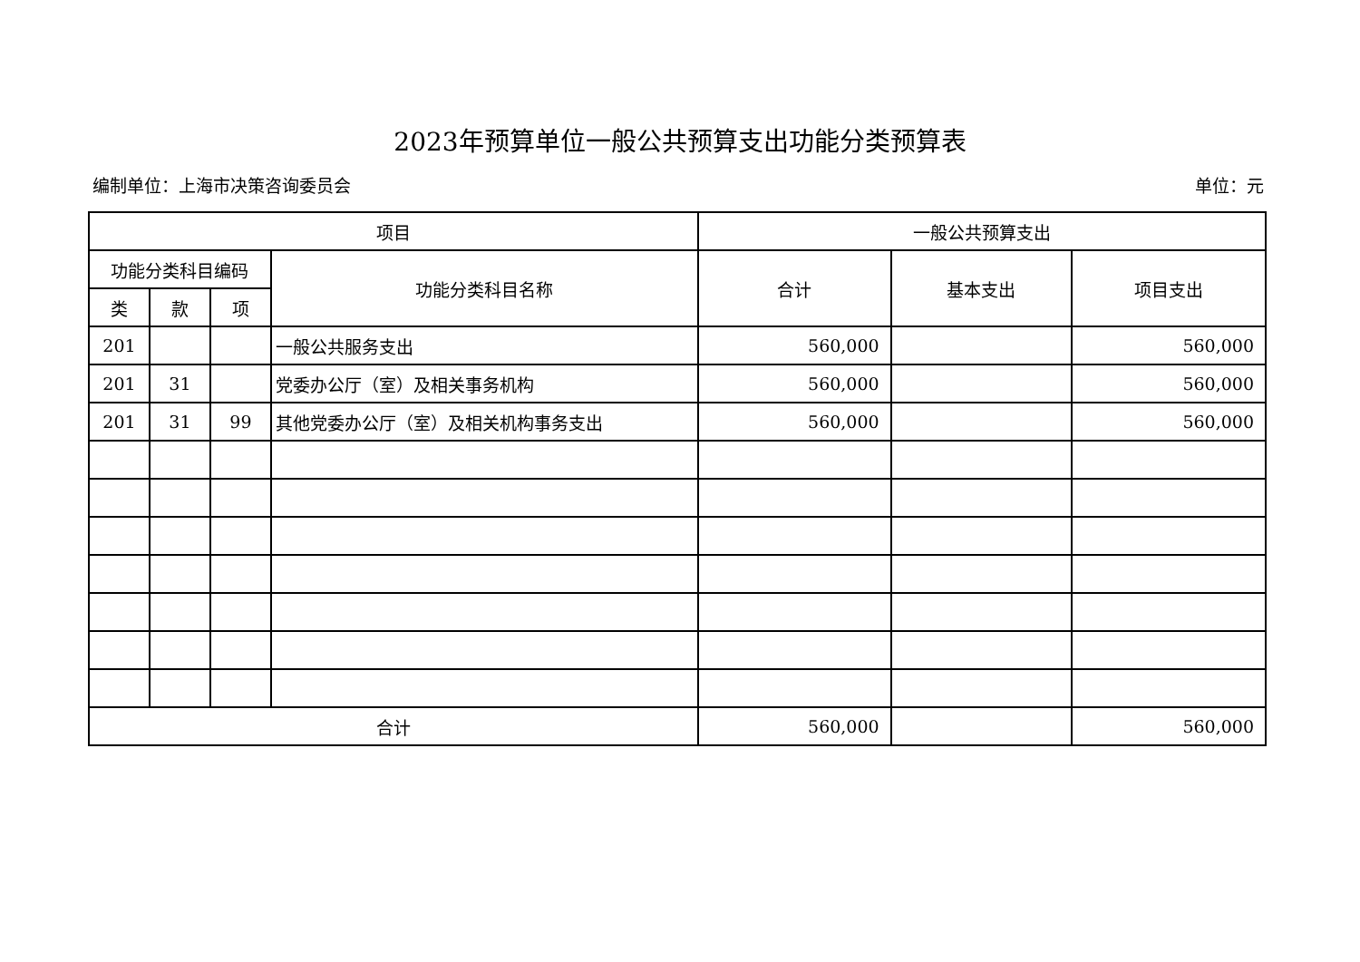2023年预算单位一般公共预算支出功能分类预算表
编制单位：上海市决策咨询委员会 单位：元
| 项目 | | | | 一般公共预算支出 | | |
| --- | --- | --- | --- | --- | --- | --- |
| 功能分类科目编码 | | | 功能分类科目名称 | 合计 | 基本支出 | 项目支出 |
| 类 | 款 | 项 | | | | |
| 201 | | | 一般公共服务支出 | 560,000 | | 560,000 |
| 201 | 31 | | 党委办公厅（室）及相关事务机构 | 560,000 | | 560,000 |
| 201 | 31 | 99 | 其他党委办公厅（室）及相关机构事务支出 | 560,000 | | 560,000 |
| 合计 | | | | 560,000 | | 560,000 |